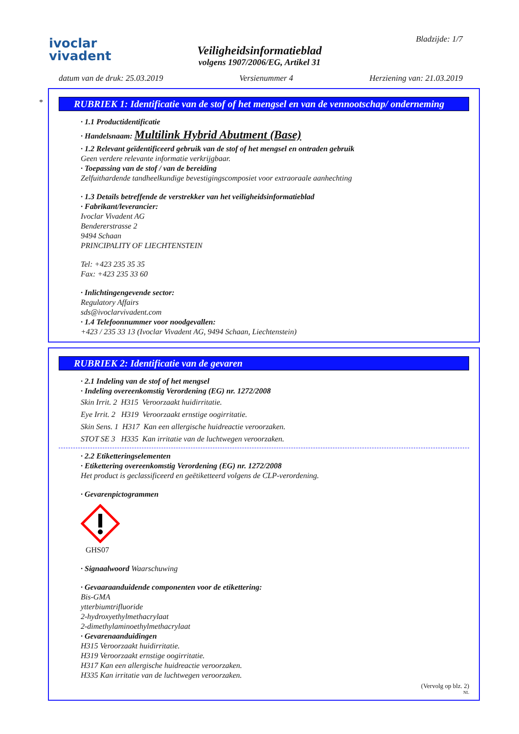ivoclar
vivadent
Veiligheidsinformatieblad
volgens 1907/2006/EG, Artikel 31
Bladzijde: 1/7
datum van de druk: 25.03.2019 Versienummer 4 Herziening van: 21.03.2019
*
RUBRIEK 1: Identificatie van de stof of het mengsel en van de vennootschap/ onderneming
· 1.1 Productidentificatie
· Handelsnaam: Multilink Hybrid Abutment (Base)
· 1.2 Relevant geïdentificeerd gebruik van de stof of het mengsel en ontraden gebruik
Geen verdere relevante informatie verkrijgbaar.
· Toepassing van de stof / van de bereiding
Zelfuithardende tandheelkundige bevestigingscomposiet voor extraoraale aanhechting
· 1.3 Details betreffende de verstrekker van het veiligheidsinformatieblad
· Fabrikant/leverancier:
Ivoclar Vivadent AG
Bendererstrasse 2
9494 Schaan
PRINCIPALITY OF LIECHTENSTEIN
Tel: +423 235 35 35
Fax: +423 235 33 60
· Inlichtingengevende sector:
Regulatory Affairs
sds@ivoclarvivadent.com
· 1.4 Telefoonnummer voor noodgevallen:
+423 / 235 33 13 (Ivoclar Vivadent AG, 9494 Schaan, Liechtenstein)
RUBRIEK 2: Identificatie van de gevaren
· 2.1 Indeling van de stof of het mengsel
· Indeling overeenkomstig Verordening (EG) nr. 1272/2008
Skin Irrit. 2 H315 Veroorzaakt huidirritatie.
Eye Irrit. 2 H319 Veroorzaakt ernstige oogirritatie.
Skin Sens. 1 H317 Kan een allergische huidreactie veroorzaken.
STOT SE 3 H335 Kan irritatie van de luchtwegen veroorzaken.
· 2.2 Etiketteringselementen
· Etikettering overeenkomstig Verordening (EG) nr. 1272/2008
Het product is geclassificeerd en geëtiketteerd volgens de CLP-verordening.
· Gevarenpictogrammen
GHS07
· Signaalwoord Waarschuwing
· Gevaaraanduidende componenten voor de etikettering:
Bis-GMA
ytterbiumtrifluoride
2-hydroxyethylmethacrylaat
2-dimethylaminoethylmethacrylaat
· Gevarenaanduidingen
H315 Veroorzaakt huidirritatie.
H319 Veroorzaakt ernstige oogirritatie.
H317 Kan een allergische huidreactie veroorzaken.
H335 Kan irritatie van de luchtwegen veroorzaken.
(Vervolg op blz. 2)
NL